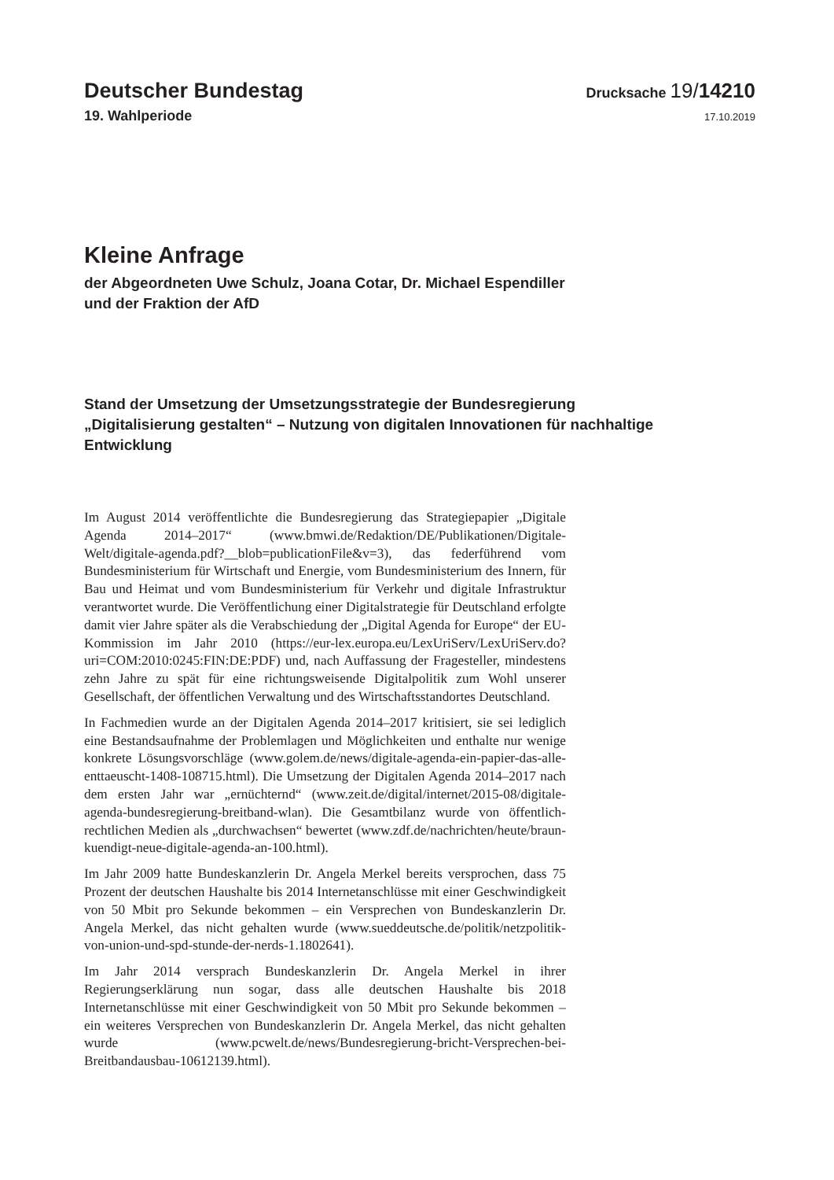Deutscher Bundestag
Drucksache 19/14210
19. Wahlperiode
17.10.2019
Kleine Anfrage
der Abgeordneten Uwe Schulz, Joana Cotar, Dr. Michael Espendiller
und der Fraktion der AfD
Stand der Umsetzung der Umsetzungsstrategie der Bundesregierung
„Digitalisierung gestalten“ – Nutzung von digitalen Innovationen für nachhaltige
Entwicklung
Im August 2014 veröffentlichte die Bundesregierung das Strategiepapier „Digitale Agenda 2014–2017“ (www.bmwi.de/Redaktion/DE/Publikationen/Digitale-Welt/digitale-agenda.pdf?__blob=publicationFile&v=3), das federführend vom Bundesministerium für Wirtschaft und Energie, vom Bundesministerium des Innern, für Bau und Heimat und vom Bundesministerium für Verkehr und digitale Infrastruktur verantwortet wurde. Die Veröffentlichung einer Digitalstrategie für Deutschland erfolgte damit vier Jahre später als die Verabschiedung der „Digital Agenda for Europe“ der EU-Kommission im Jahr 2010 (https://eur-lex.europa.eu/LexUriServ/LexUriServ.do?uri=COM:2010:0245:FIN:DE:PDF) und, nach Auffassung der Fragesteller, mindestens zehn Jahre zu spät für eine richtungsweisende Digitalpolitik zum Wohl unserer Gesellschaft, der öffentlichen Verwaltung und des Wirtschaftsstandortes Deutschland.
In Fachmedien wurde an der Digitalen Agenda 2014–2017 kritisiert, sie sei lediglich eine Bestandsaufnahme der Problemlagen und Möglichkeiten und enthalte nur wenige konkrete Lösungsvorschläge (www.golem.de/news/digitale-agenda-ein-papier-das-alle-enttaeuscht-1408-108715.html). Die Umsetzung der Digitalen Agenda 2014–2017 nach dem ersten Jahr war „ernüchternd“ (www.zeit.de/digital/internet/2015-08/digitale-agenda-bundesregierung-breitband-wlan). Die Gesamtbilanz wurde von öffentlich-rechtlichen Medien als „durchwachsen“ bewertet (www.zdf.de/nachrichten/heute/braun-kuendigt-neue-digitale-agenda-an-100.html).
Im Jahr 2009 hatte Bundeskanzlerin Dr. Angela Merkel bereits versprochen, dass 75 Prozent der deutschen Haushalte bis 2014 Internetanschlüsse mit einer Geschwindigkeit von 50 Mbit pro Sekunde bekommen – ein Versprechen von Bundeskanzlerin Dr. Angela Merkel, das nicht gehalten wurde (www.sueddeutsche.de/politik/netzpolitik-von-union-und-spd-stunde-der-nerds-1.1802641).
Im Jahr 2014 versprach Bundeskanzlerin Dr. Angela Merkel in ihrer Regierungserklärung nun sogar, dass alle deutschen Haushalte bis 2018 Internetanschlüsse mit einer Geschwindigkeit von 50 Mbit pro Sekunde bekommen – ein weiteres Versprechen von Bundeskanzlerin Dr. Angela Merkel, das nicht gehalten wurde (www.pcwelt.de/news/Bundesregierung-bricht-Versprechen-bei-Breitbandausbau-10612139.html).